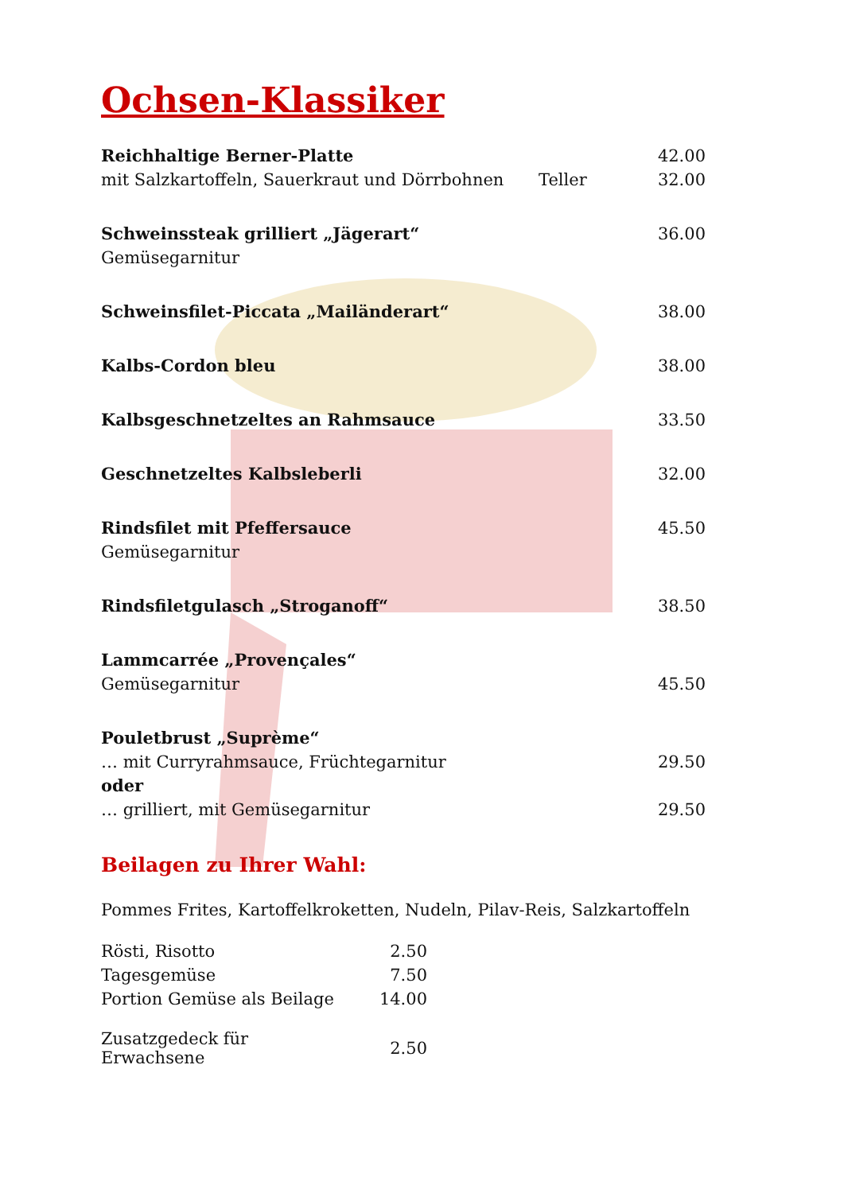Ochsen-Klassiker
| Reichhaltige Berner-Platte | | 42.00 |
| mit Salzkartoffeln, Sauerkraut und Dörrbohnen | Teller | 32.00 |
| Schweinssteak grilliert „Jägerart“ | | 36.00 |
| Gemüsegarnitur | | |
| Schweinsfilet-Piccata „Mailänderart“ | | 38.00 |
| Kalbs-Cordon bleu | | 38.00 |
| Kalbsgeschnetzeltes an Rahmsauce | | 33.50 |
| Geschnetzeltes Kalbsleberli | | 32.00 |
| Rindsfilet mit Pfeffersauce | | 45.50 |
| Gemüsegarnitur | | |
| Rindsfiletgulasch „Stroganoff“ | | 38.50 |
| Lammcarrée „Provençales“ | | |
| Gemüsegarnitur | | 45.50 |
| Pouletbrust „Suprème“ | | |
| … mit Curryrahmsauce, Früchtegarnitur | | 29.50 |
| oder | | |
| … grilliert, mit Gemüsegarnitur | | 29.50 |
Beilagen zu Ihrer Wahl:
Pommes Frites, Kartoffelkroketten, Nudeln, Pilav-Reis, Salzkartoffeln
| Rösti, Risotto | 2.50 |
| Tagesgemüse | 7.50 |
| Portion Gemüse als Beilage | 14.00 |
| Zusatzgedeck für Erwachsene | 2.50 |